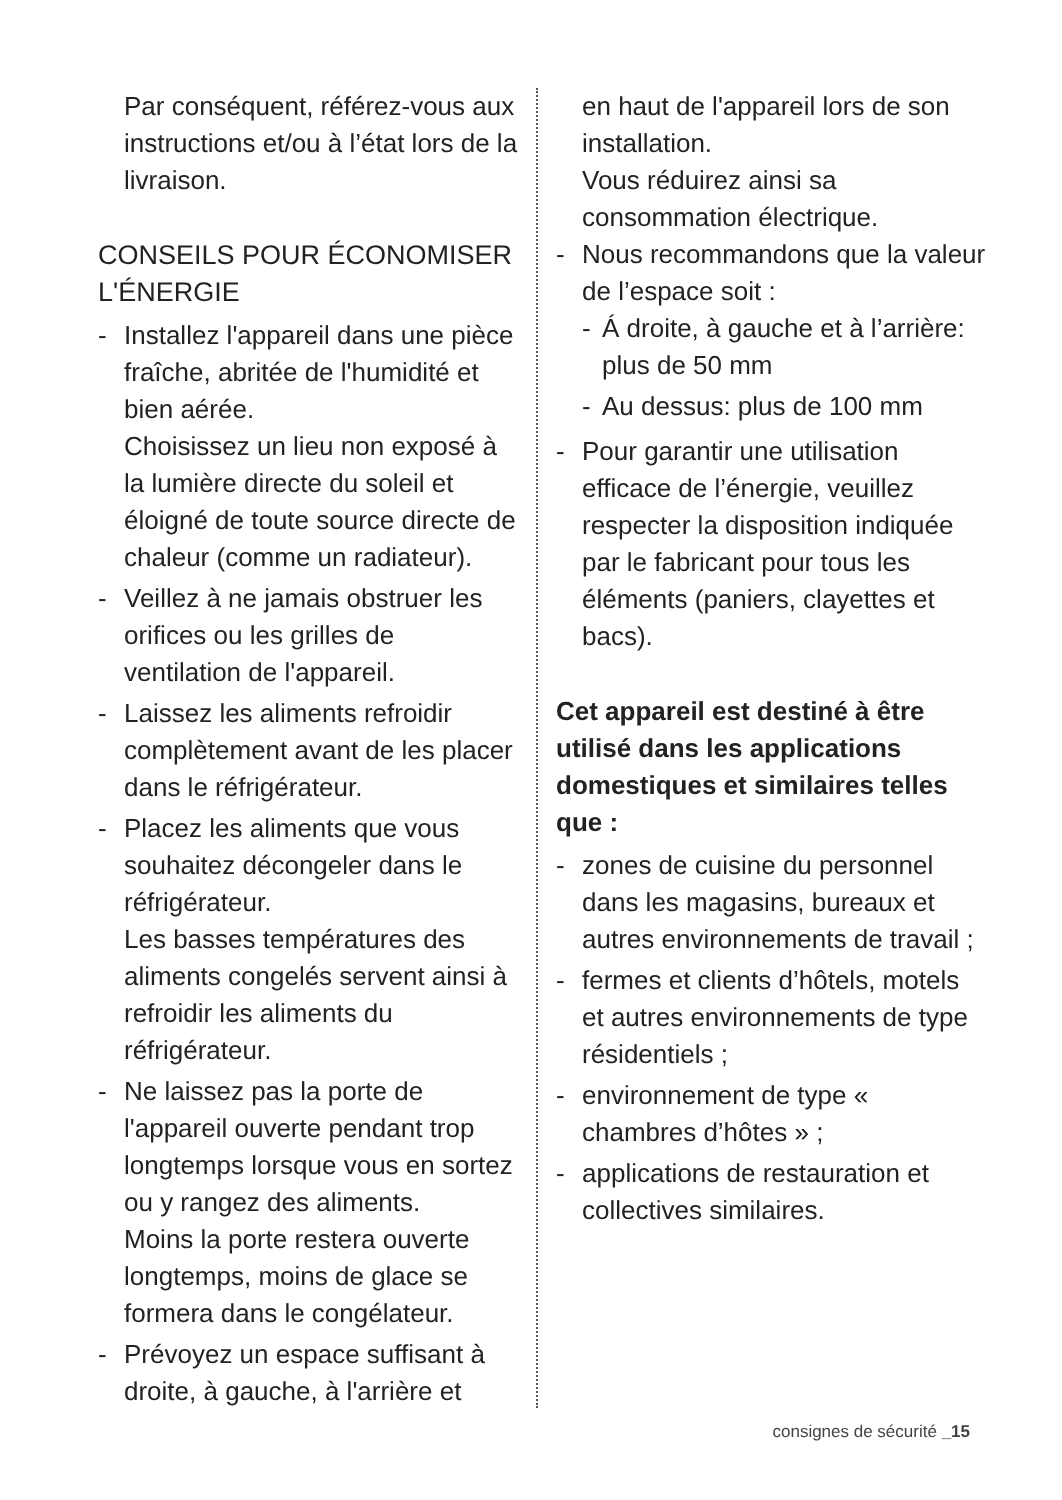Par conséquent, référez-vous aux instructions et/ou à l’état lors de la livraison.
CONSEILS POUR ÉCONOMISER L'ÉNERGIE
- Installez l'appareil dans une pièce fraîche, abritée de l'humidité et bien aérée.
Choisissez un lieu non exposé à la lumière directe du soleil et éloigné de toute source directe de chaleur (comme un radiateur).
- Veillez à ne jamais obstruer les orifices ou les grilles de ventilation de l'appareil.
- Laissez les aliments refroidir complètement avant de les placer dans le réfrigérateur.
- Placez les aliments que vous souhaitez décongeler dans le réfrigérateur.
Les basses températures des aliments congelés servent ainsi à refroidir les aliments du réfrigérateur.
- Ne laissez pas la porte de l'appareil ouverte pendant trop longtemps lorsque vous en sortez ou y rangez des aliments.
Moins la porte restera ouverte longtemps, moins de glace se formera dans le congélateur.
- Prévoyez un espace suffisant à droite, à gauche, à l'arrière et
en haut de l'appareil lors de son installation.
Vous réduirez ainsi sa consommation électrique.
- Nous recommandons que la valeur de l’espace soit :
- Á droite, à gauche et à l’arrière: plus de 50 mm
- Au dessus: plus de 100 mm
- Pour garantir une utilisation efficace de l’énergie, veuillez respecter la disposition indiquée par le fabricant pour tous les éléments (paniers, clayettes et bacs).
Cet appareil est destiné à être utilisé dans les applications domestiques et similaires telles que :
- zones de cuisine du personnel dans les magasins, bureaux et autres environnements de travail ;
- fermes et clients d’hôtels, motels et autres environnements de type résidentiels ;
- environnement de type « chambres d’hôtes » ;
- applications de restauration et collectives similaires.
consignes de sécurité _15